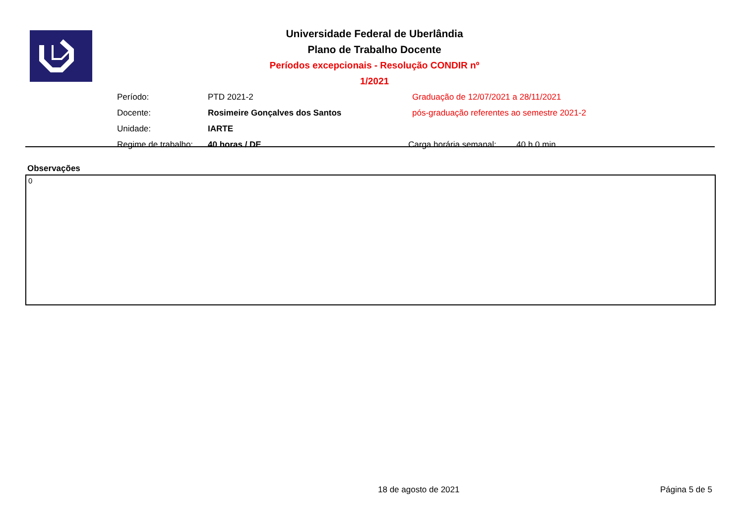Universidade Federal de Uberlândia
Plano de Trabalho Docente
Períodos excepcionais - Resolução CONDIR nº 1/2021
| Período: | PTD 2021-2 | Graduação de 12/07/2021 a 28/11/2021 | |
| Docente: | Rosimeire Gonçalves dos Santos | pós-graduação referentes ao semestre 2021-2 | |
| Unidade: | IARTE | | |
| Regime de trabalho: | 40 horas / DE | Carga horária semanal: | 40 h 0 min |
Observações
0
18 de agosto de 2021 Página 5 de 5